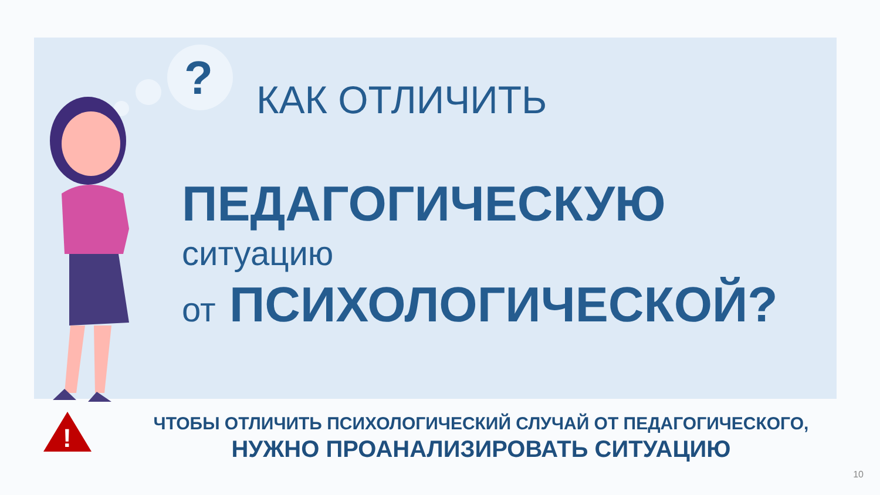?
КАК ОТЛИЧИТЬ
ПЕДАГОГИЧЕСКУЮ
ситуацию
от ПСИХОЛОГИЧЕСКОЙ?
!
ЧТОБЫ ОТЛИЧИТЬ ПСИХОЛОГИЧЕСКИЙ СЛУЧАЙ ОТ ПЕДАГОГИЧЕСКОГО,
НУЖНО ПРОАНАЛИЗИРОВАТЬ СИТУАЦИЮ
10